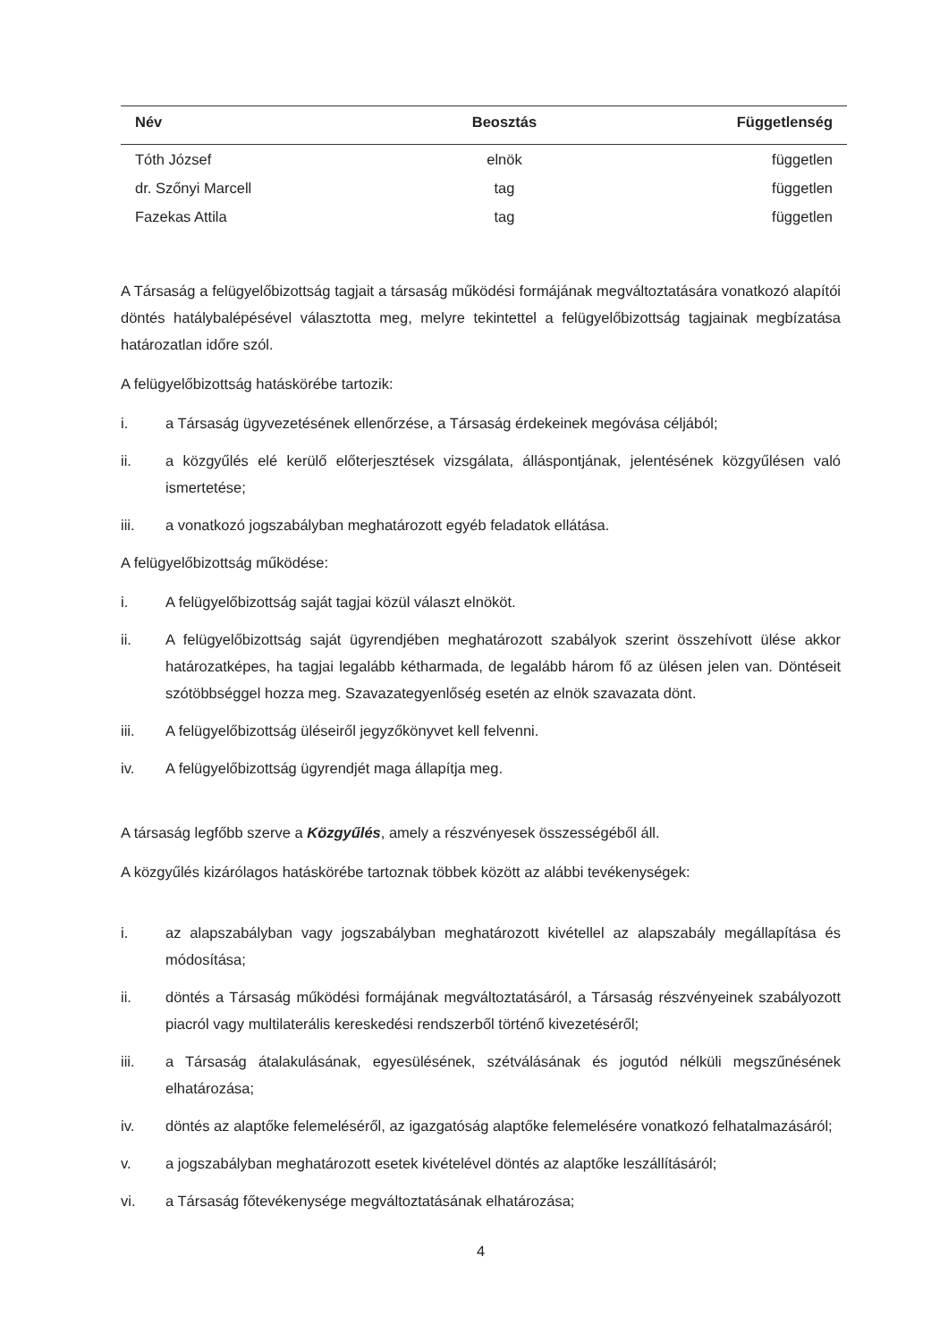| Név | Beosztás | Függetlenség |
| --- | --- | --- |
| Tóth József | elnök | független |
| dr. Szőnyi Marcell | tag | független |
| Fazekas Attila | tag | független |
A Társaság a felügyelőbizottság tagjait a társaság működési formájának megváltoztatására vonatkozó alapítói döntés hatálybalépésével választotta meg, melyre tekintettel a felügyelőbizottság tagjainak megbízatása határozatlan időre szól.
A felügyelőbizottság hatáskörébe tartozik:
i. a Társaság ügyvezetésének ellenőrzése, a Társaság érdekeinek megóvása céljából;
ii. a közgyűlés elé kerülő előterjesztések vizsgálata, álláspontjának, jelentésének közgyűlésen való ismertetése;
iii. a vonatkozó jogszabályban meghatározott egyéb feladatok ellátása.
A felügyelőbizottság működése:
i. A felügyelőbizottság saját tagjai közül választ elnököt.
ii. A felügyelőbizottság saját ügyrendjében meghatározott szabályok szerint összehívott ülése akkor határozatképes, ha tagjai legalább kétharmada, de legalább három fő az ülésen jelen van. Döntéseit szótöbbséggel hozza meg. Szavazategyenlőség esetén az elnök szavazata dönt.
iii. A felügyelőbizottság üléseiről jegyzőkönyvet kell felvenni.
iv. A felügyelőbizottság ügyrendjét maga állapítja meg.
A társaság legfőbb szerve a Közgyűlés, amely a részvényesek összességéből áll.
A közgyűlés kizárólagos hatáskörébe tartoznak többek között az alábbi tevékenységek:
i. az alapszabályban vagy jogszabályban meghatározott kivétellel az alapszabály megállapítása és módosítása;
ii. döntés a Társaság működési formájának megváltoztatásáról, a Társaság részvényeinek szabályozott piacról vagy multilaterális kereskedési rendszerből történő kivezetéséről;
iii. a Társaság átalakulásának, egyesülésének, szétválásának és jogutód nélküli megszűnésének elhatározása;
iv. döntés az alaptőke felemeléséről, az igazgatóság alaptőke felemelésére vonatkozó felhatalmazásáról;
v. a jogszabályban meghatározott esetek kivételével döntés az alaptőke leszállításáról;
vi. a Társaság főtevékenysége megváltoztatásának elhatározása;
4